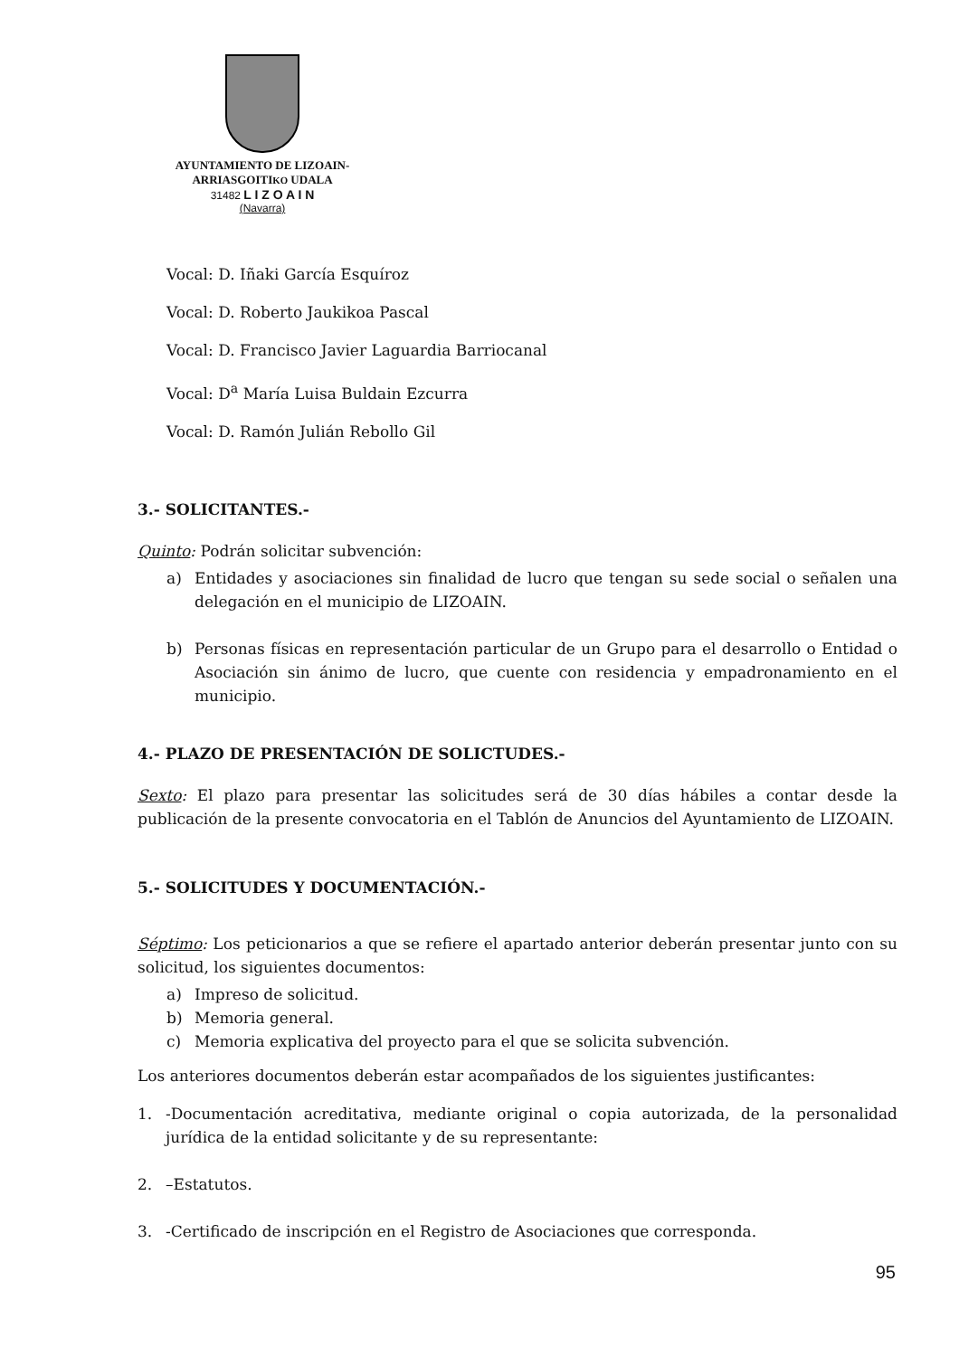AYUNTAMIENTO DE LIZOAIN-
ARRIASGOITIKO UDALA
31482 L I Z O A I N
(Navarra)
Vocal: D. Iñaki García Esquíroz
Vocal: D. Roberto Jaukikoa Pascal
Vocal: D. Francisco Javier Laguardia Barriocanal
Vocal: D<sup>a</sup> María Luisa Buldain Ezcurra
Vocal: D. Ramón Julián Rebollo Gil
3.- SOLICITANTES.-
Quinto: Podrán solicitar subvención:
a) Entidades y asociaciones sin finalidad de lucro que tengan su sede social o señalen una delegación en el municipio de LIZOAIN.
b) Personas físicas en representación particular de un Grupo para el desarrollo o Entidad o Asociación sin ánimo de lucro, que cuente con residencia y empadronamiento en el municipio.
4.- PLAZO DE PRESENTACIÓN DE SOLICTUDES.-
Sexto: El plazo para presentar las solicitudes será de 30 días hábiles a contar desde la publicación de la presente convocatoria en el Tablón de Anuncios del Ayuntamiento de LIZOAIN.
5.- SOLICITUDES Y DOCUMENTACIÓN.-
Séptimo: Los peticionarios a que se refiere el apartado anterior deberán presentar junto con su solicitud, los siguientes documentos:
a) Impreso de solicitud.
b) Memoria general.
c) Memoria explicativa del proyecto para el que se solicita subvención.
Los anteriores documentos deberán estar acompañados de los siguientes justificantes:
1. -Documentación acreditativa, mediante original o copia autorizada, de la personalidad jurídica de la entidad solicitante y de su representante:
2. –Estatutos.
3. -Certificado de inscripción en el Registro de Asociaciones que corresponda.
95